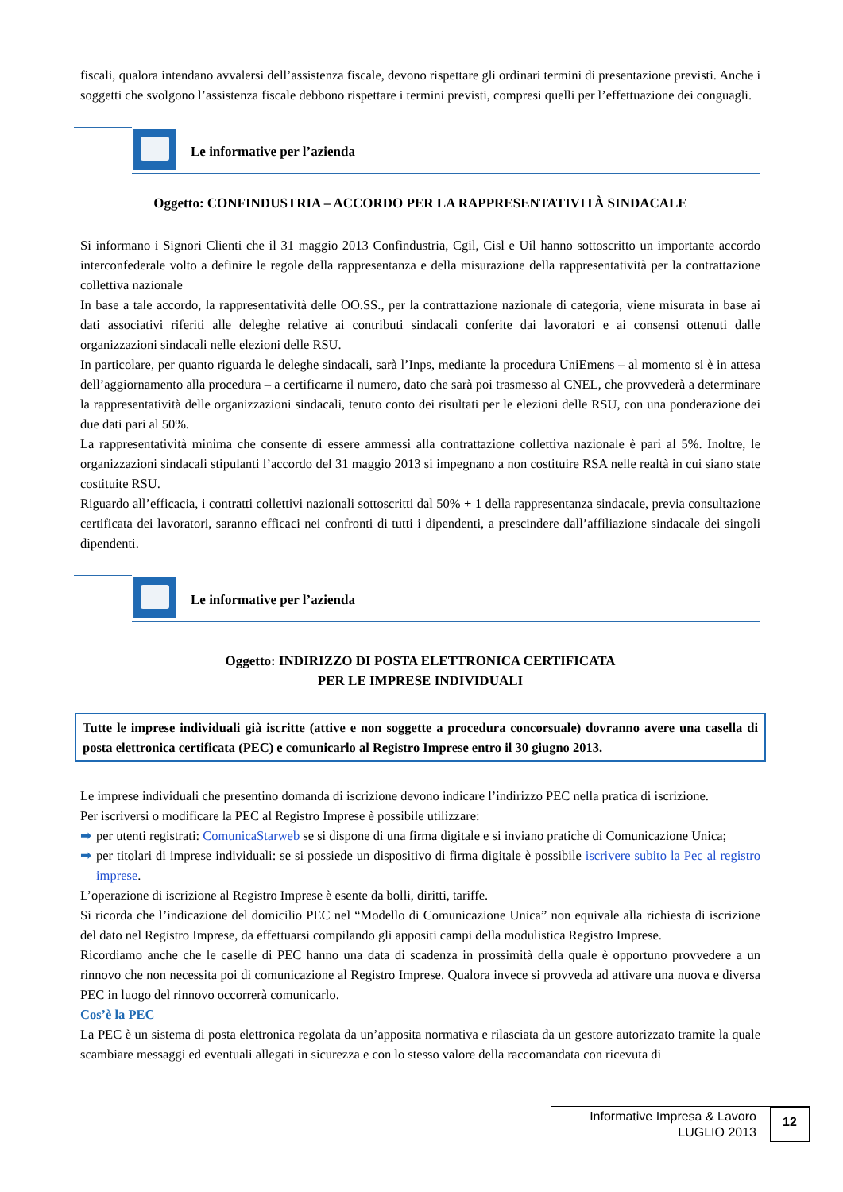fiscali, qualora intendano avvalersi dell’assistenza fiscale, devono rispettare gli ordinari termini di presentazione previsti. Anche i soggetti che svolgono l’assistenza fiscale debbono rispettare i termini previsti, compresi quelli per l’effettuazione dei conguagli.
Le informative per l’azienda
Oggetto: CONFINDUSTRIA – ACCORDO PER LA RAPPRESENTATIVITÀ SINDACALE
Si informano i Signori Clienti che il 31 maggio 2013 Confindustria, Cgil, Cisl e Uil hanno sottoscritto un importante accordo interconfederale volto a definire le regole della rappresentanza e della misurazione della rappresentatività per la contrattazione collettiva nazionale
In base a tale accordo, la rappresentatività delle OO.SS., per la contrattazione nazionale di categoria, viene misurata in base ai dati associativi riferiti alle deleghe relative ai contributi sindacali conferite dai lavoratori e ai consensi ottenuti dalle organizzazioni sindacali nelle elezioni delle RSU.
In particolare, per quanto riguarda le deleghe sindacali, sarà l’Inps, mediante la procedura UniEmens – al momento si è in attesa dell’aggiornamento alla procedura – a certificarne il numero, dato che sarà poi trasmesso al CNEL, che provvederà a determinare la rappresentatività delle organizzazioni sindacali, tenuto conto dei risultati per le elezioni delle RSU, con una ponderazione dei due dati pari al 50%.
La rappresentatività minima che consente di essere ammessi alla contrattazione collettiva nazionale è pari al 5%. Inoltre, le organizzazioni sindacali stipulanti l’accordo del 31 maggio 2013 si impegnano a non costituire RSA nelle realtà in cui siano state costituite RSU.
Riguardo all’efficacia, i contratti collettivi nazionali sottoscritti dal 50% + 1 della rappresentanza sindacale, previa consultazione certificata dei lavoratori, saranno efficaci nei confronti di tutti i dipendenti, a prescindere dall’affiliazione sindacale dei singoli dipendenti.
Le informative per l’azienda
Oggetto: INDIRIZZO DI POSTA ELETTRONICA CERTIFICATA
PER LE IMPRESE INDIVIDUALI
Tutte le imprese individuali già iscritte (attive e non soggette a procedura concorsuale) dovranno avere una casella di posta elettronica certificata (PEC) e comunicarlo al Registro Imprese entro il 30 giugno 2013.
Le imprese individuali che presentino domanda di iscrizione devono indicare l’indirizzo PEC nella pratica di iscrizione.
Per iscriversi o modificare la PEC al Registro Imprese è possibile utilizzare:
per utenti registrati: ComunicaStarweb se si dispone di una firma digitale e si inviano pratiche di Comunicazione Unica;
per titolari di imprese individuali: se si possiede un dispositivo di firma digitale è possibile iscrivere subito la Pec al registro imprese.
L’operazione di iscrizione al Registro Imprese è esente da bolli, diritti, tariffe.
Si ricorda che l’indicazione del domicilio PEC nel “Modello di Comunicazione Unica” non equivale alla richiesta di iscrizione del dato nel Registro Imprese, da effettuarsi compilando gli appositi campi della modulistica Registro Imprese.
Ricordiamo anche che le caselle di PEC hanno una data di scadenza in prossimità della quale è opportuno provvedere a un rinnovo che non necessita poi di comunicazione al Registro Imprese. Qualora invece si provveda ad attivare una nuova e diversa PEC in luogo del rinnovo occorrerà comunicarlo.
Cos’è la PEC
La PEC è un sistema di posta elettronica regolata da un’apposita normativa e rilasciata da un gestore autorizzato tramite la quale scambiare messaggi ed eventuali allegati in sicurezza e con lo stesso valore della raccomandata con ricevuta di
Informative Impresa & Lavoro
LUGLIO 2013
12